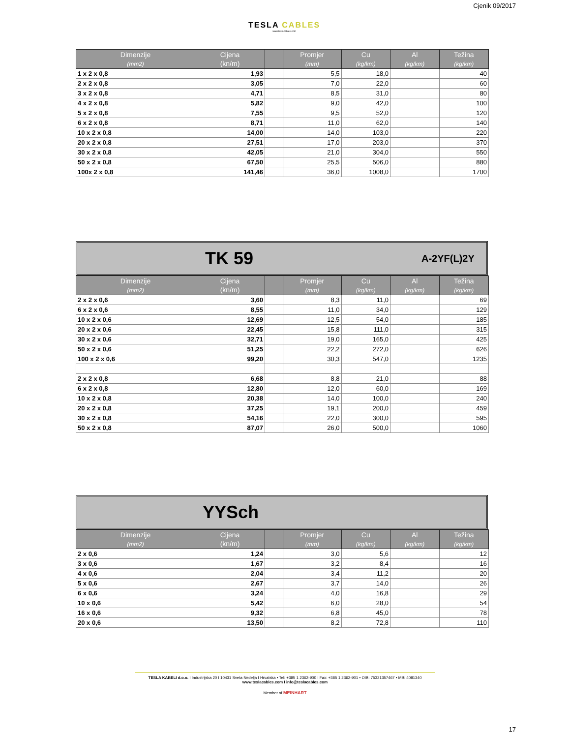TESLA CABLES
www.teslacables.com
Cjenik 09/2017
| Dimenzije (mm2) | Cijena (kn/m) | | Promjer (mm) | Cu (kg/km) | Al (kg/km) | Težina (kg/km) |
| --- | --- | --- | --- | --- | --- | --- |
| 1 x 2 x 0,8 | 1,93 | | 5,5 | 18,0 | | 40 |
| 2 x 2 x 0,8 | 3,05 | | 7,0 | 22,0 | | 60 |
| 3 x 2 x 0,8 | 4,71 | | 8,5 | 31,0 | | 80 |
| 4 x 2 x 0,8 | 5,82 | | 9,0 | 42,0 | | 100 |
| 5 x 2 x 0,8 | 7,55 | | 9,5 | 52,0 | | 120 |
| 6 x 2 x 0,8 | 8,71 | | 11,0 | 62,0 | | 140 |
| 10 x 2 x 0,8 | 14,00 | | 14,0 | 103,0 | | 220 |
| 20 x 2 x 0,8 | 27,51 | | 17,0 | 203,0 | | 370 |
| 30 x 2 x 0,8 | 42,05 | | 21,0 | 304,0 | | 550 |
| 50 x 2 x 0,8 | 67,50 | | 25,5 | 506,0 | | 880 |
| 100x 2 x 0,8 | 141,46 | | 36,0 | 1008,0 | | 1700 |
TK 59 A-2YF(L)2Y
| Dimenzije (mm2) | Cijena (kn/m) | | Promjer (mm) | Cu (kg/km) | Al (kg/km) | Težina (kg/km) |
| --- | --- | --- | --- | --- | --- | --- |
| 2 x 2 x 0,6 | 3,60 | | 8,3 | 11,0 | | 69 |
| 6 x 2 x 0,6 | 8,55 | | 11,0 | 34,0 | | 129 |
| 10 x 2 x 0,6 | 12,69 | | 12,5 | 54,0 | | 185 |
| 20 x 2 x 0,6 | 22,45 | | 15,8 | 111,0 | | 315 |
| 30 x 2 x 0,6 | 32,71 | | 19,0 | 165,0 | | 425 |
| 50 x 2 x 0,6 | 51,25 | | 22,2 | 272,0 | | 626 |
| 100 x 2 x 0,6 | 99,20 | | 30,3 | 547,0 | | 1235 |
| 2 x 2 x 0,8 | 6,68 | | 8,8 | 21,0 | | 88 |
| 6 x 2 x 0,8 | 12,80 | | 12,0 | 60,0 | | 169 |
| 10 x 2 x 0,8 | 20,38 | | 14,0 | 100,0 | | 240 |
| 20 x 2 x 0,8 | 37,25 | | 19,1 | 200,0 | | 459 |
| 30 x 2 x 0,8 | 54,16 | | 22,0 | 300,0 | | 595 |
| 50 x 2 x 0,8 | 87,07 | | 26,0 | 500,0 | | 1060 |
YYSch
| Dimenzije (mm2) | Cijena (kn/m) | | Promjer (mm) | Cu (kg/km) | Al (kg/km) | Težina (kg/km) |
| --- | --- | --- | --- | --- | --- | --- |
| 2 x 0,6 | 1,24 | | 3,0 | 5,6 | | 12 |
| 3 x 0,6 | 1,67 | | 3,2 | 8,4 | | 16 |
| 4 x 0,6 | 2,04 | | 3,4 | 11,2 | | 20 |
| 5 x 0,6 | 2,67 | | 3,7 | 14,0 | | 26 |
| 6 x 0,6 | 3,24 | | 4,0 | 16,8 | | 29 |
| 10 x 0,6 | 5,42 | | 6,0 | 28,0 | | 54 |
| 16 x 0,6 | 9,32 | | 6,8 | 45,0 | | 78 |
| 20 x 0,6 | 13,50 | | 8,2 | 72,8 | | 110 |
TESLA KABELI d.o.o. I Industrijska 20 I 10431 Sveta Nedelja I Hrvatska • Tel: +385 1 2362-900 I Fax: +385 1 2362-901 • OIB: 75321357467 • MB: 4081340
www.teslacables.com I info@teslacables.com
Member of MEINHART
17